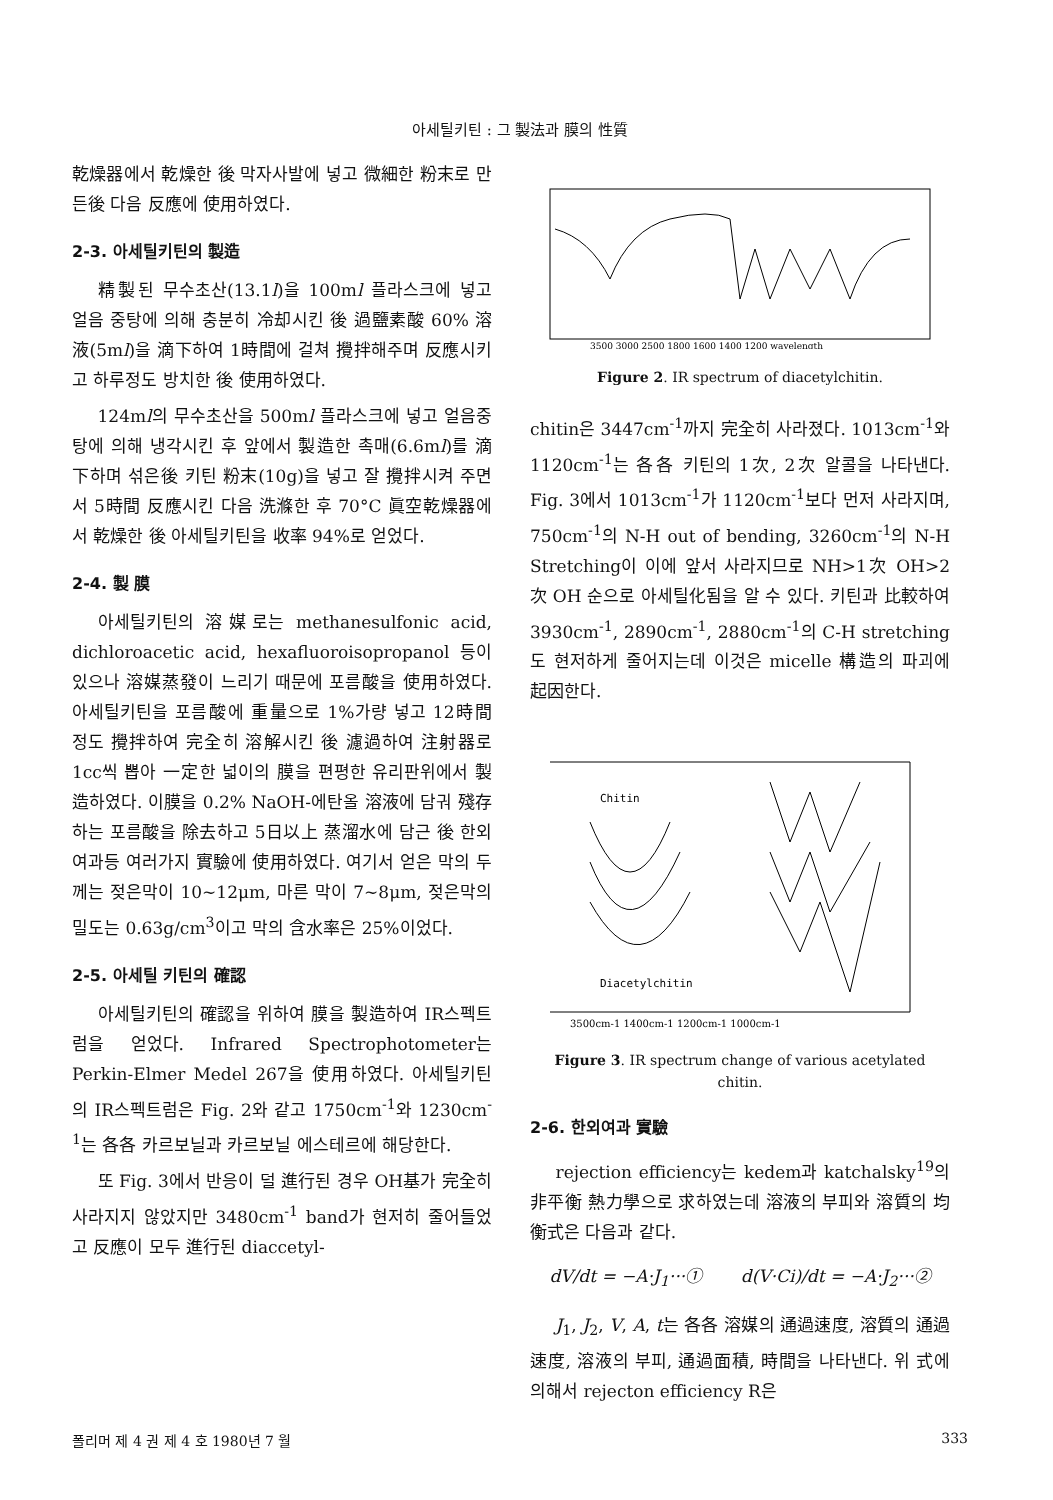아세틸키틴 : 그 製法과 膜의 性質
乾燥器에서 乾燥한 後 막자사발에 넣고 微細한 粉末로 만든後 다음 反應에 使用하였다.
2-3. 아세틸키틴의 製造
精製된 무수초산(13.1l)을 100ml 플라스크에 넣고 얼음 중탕에 의해 충분히 冷却시킨 後 過鹽素酸 60% 溶液(5ml)을 滴下하여 1時間에 걸쳐 攪拌해주며 反應시키고 하루정도 방치한 後 使用하였다.
124ml의 무수초산을 500ml 플라스크에 넣고 얼음중탕에 의해 냉각시킨 후 앞에서 製造한 촉매(6.6ml)를 滴下하며 섞은後 키틴 粉末(10g)을 넣고 잘 攪拌시켜 주면서 5時間 反應시킨 다음 洗滌한 후 70°C 眞空乾燥器에서 乾燥한 後 아세틸키틴을 收率 94%로 얻었다.
2-4. 製 膜
아세틸키틴의 溶媒로는 methanesulfonic acid, dichloroacetic acid, hexafluoroisopropanol 등이 있으나 溶媒蒸發이 느리기 때문에 포름酸을 使用하였다. 아세틸키틴을 포름酸에 重量으로 1%가량 넣고 12時間 정도 攪拌하여 完全히 溶解시킨 後 濾過하여 注射器로 1cc씩 뽑아 一定한 넓이의 膜을 편평한 유리판위에서 製造하였다. 이膜을 0.2% NaOH-에탄올 溶液에 담궈 殘存하는 포름酸을 除去하고 5日以上 蒸溜水에 담근 後 한외여과등 여러가지 實驗에 使用하였다. 여기서 얻은 막의 두께는 젖은막이 10∼12μm, 마른 막이 7∼8μm, 젖은막의 밀도는 0.63g/cm<sup>3</sup>이고 막의 含水率은 25%이었다.
2-5. 아세틸 키틴의 確認
아세틸키틴의 確認을 위하여 膜을 製造하여 IR스펙트럼을 얻었다. Infrared Spectrophotometer는 Perkin-Elmer Medel 267을 使用하였다. 아세틸키틴의 IR스펙트럼은 Fig. 2와 같고 1750cm<sup>-1</sup>와 1230cm<sup>-1</sup>는 各各 카르보닐과 카르보닐 에스테르에 해당한다.
또 Fig. 3에서 반응이 덜 進行된 경우 OH基가 完全히 사라지지 않았지만 3480cm<sup>-1</sup> band가 현저히 줄어들었고 反應이 모두 進行된 diaccetyl-
3500 3000 2500 1800 1600 1400 1200 wavelength
Figure 2. IR spectrum of diacetylchitin.
chitin은 3447cm<sup>-1</sup>까지 完全히 사라졌다. 1013cm<sup>-1</sup>와 1120cm<sup>-1</sup>는 各各 키틴의 1次, 2次 알콜을 나타낸다. Fig. 3에서 1013cm<sup>-1</sup>가 1120cm<sup>-1</sup>보다 먼저 사라지며, 750cm<sup>-1</sup>의 N-H out of bending, 3260cm<sup>-1</sup>의 N-H Stretching이 이에 앞서 사라지므로 NH>1次 OH>2次 OH 순으로 아세틸化됨을 알 수 있다. 키틴과 比較하여 3930cm<sup>-1</sup>, 2890cm<sup>-1</sup>, 2880cm<sup>-1</sup>의 C-H stretching도 현저하게 줄어지는데 이것은 micelle 構造의 파괴에 起因한다.
Chitin
Diacetylchitin
3500cm-1 1400cm-1 1200cm-1 1000cm-1
Figure 3. IR spectrum change of various acetylated chitin.
2-6. 한외여과 實驗
rejection efficiency는 kedem과 katchalsky<sup>19</sup>의 非平衡 熱力學으로 求하였는데 溶液의 부피와 溶質의 均衡式은 다음과 같다.
dV/dt = −A·J<sub>1</sub>···① d(V·Ci)/dt = −A·J<sub>2</sub>···②
J<sub>1</sub>, J<sub>2</sub>, V, A, t는 各各 溶媒의 通過速度, 溶質의 通過速度, 溶液의 부피, 通過面積, 時間을 나타낸다. 위 式에 의해서 rejecton efficiency R은
폴리머 제 4 권 제 4 호 1980년 7 월 333